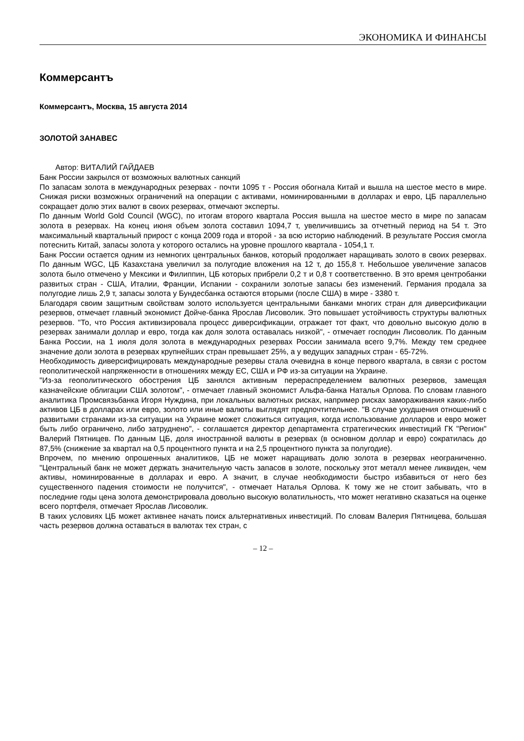ЭКОНОМИКА И ФИНАНСЫ
Коммерсантъ
Коммерсантъ, Москва, 15 августа 2014
ЗОЛОТОЙ ЗАНАВЕС
Автор: ВИТАЛИЙ ГАЙДАЕВ
Банк России закрылся от возможных валютных санкций
По запасам золота в международных резервах - почти 1095 т - Россия обогнала Китай и вышла на шестое место в мире. Снижая риски возможных ограничений на операции с активами, номинированными в долларах и евро, ЦБ параллельно сокращает долю этих валют в своих резервах, отмечают эксперты.
По данным World Gold Council (WGC), по итогам второго квартала Россия вышла на шестое место в мире по запасам золота в резервах. На конец июня объем золота составил 1094,7 т, увеличившись за отчетный период на 54 т. Это максимальный квартальный прирост с конца 2009 года и второй - за всю историю наблюдений. В результате Россия смогла потеснить Китай, запасы золота у которого остались на уровне прошлого квартала - 1054,1 т.
Банк России остается одним из немногих центральных банков, который продолжает наращивать золото в своих резервах. По данным WGC, ЦБ Казахстана увеличил за полугодие вложения на 12 т, до 155,8 т. Небольшое увеличение запасов золота было отмечено у Мексики и Филиппин, ЦБ которых прибрели 0,2 т и 0,8 т соответственно. В это время центробанки развитых стран - США, Италии, Франции, Испании - сохранили золотые запасы без изменений. Германия продала за полугодие лишь 2,9 т, запасы золота у Бундесбанка остаются вторыми (после США) в мире - 3380 т.
Благодаря своим защитным свойствам золото используется центральными банками многих стран для диверсификации резервов, отмечает главный экономист Дойче-банка Ярослав Лисоволик. Это повышает устойчивость структуры валютных резервов. "То, что Россия активизировала процесс диверсификации, отражает тот факт, что довольно высокую долю в резервах занимали доллар и евро, тогда как доля золота оставалась низкой", - отмечает господин Лисоволик. По данным Банка России, на 1 июля доля золота в международных резервах России занимала всего 9,7%. Между тем среднее значение доли золота в резервах крупнейших стран превышает 25%, а у ведущих западных стран - 65-72%.
Необходимость диверсифицировать международные резервы стала очевидна в конце первого квартала, в связи с ростом геополитической напряженности в отношениях между ЕС, США и РФ из-за ситуации на Украине.
"Из-за геополитического обострения ЦБ занялся активным перераспределением валютных резервов, замещая казначейские облигации США золотом", - отмечает главный экономист Альфа-банка Наталья Орлова. По словам главного аналитика Промсвязьбанка Игоря Нуждина, при локальных валютных рисках, например рисках замораживания каких-либо активов ЦБ в долларах или евро, золото или иные валюты выглядят предпочтительнее. "В случае ухудшения отношений с развитыми странами из-за ситуации на Украине может сложиться ситуация, когда использование долларов и евро может быть либо ограничено, либо затруднено", - соглашается директор департамента стратегических инвестиций ГК "Регион" Валерий Пятницев. По данным ЦБ, доля иностранной валюты в резервах (в основном доллар и евро) сократилась до 87,5% (снижение за квартал на 0,5 процентного пункта и на 2,5 процентного пункта за полугодие).
Впрочем, по мнению опрошенных аналитиков, ЦБ не может наращивать долю золота в резервах неограниченно. "Центральный банк не может держать значительную часть запасов в золоте, поскольку этот металл менее ликвиден, чем активы, номинированные в долларах и евро. А значит, в случае необходимости быстро избавиться от него без существенного падения стоимости не получится", - отмечает Наталья Орлова. К тому же не стоит забывать, что в последние годы цена золота демонстрировала довольно высокую волатильность, что может негативно сказаться на оценке всего портфеля, отмечает Ярослав Лисоволик.
В таких условиях ЦБ может активнее начать поиск альтернативных инвестиций. По словам Валерия Пятницева, большая часть резервов должна оставаться в валютах тех стран, с
– 12 –